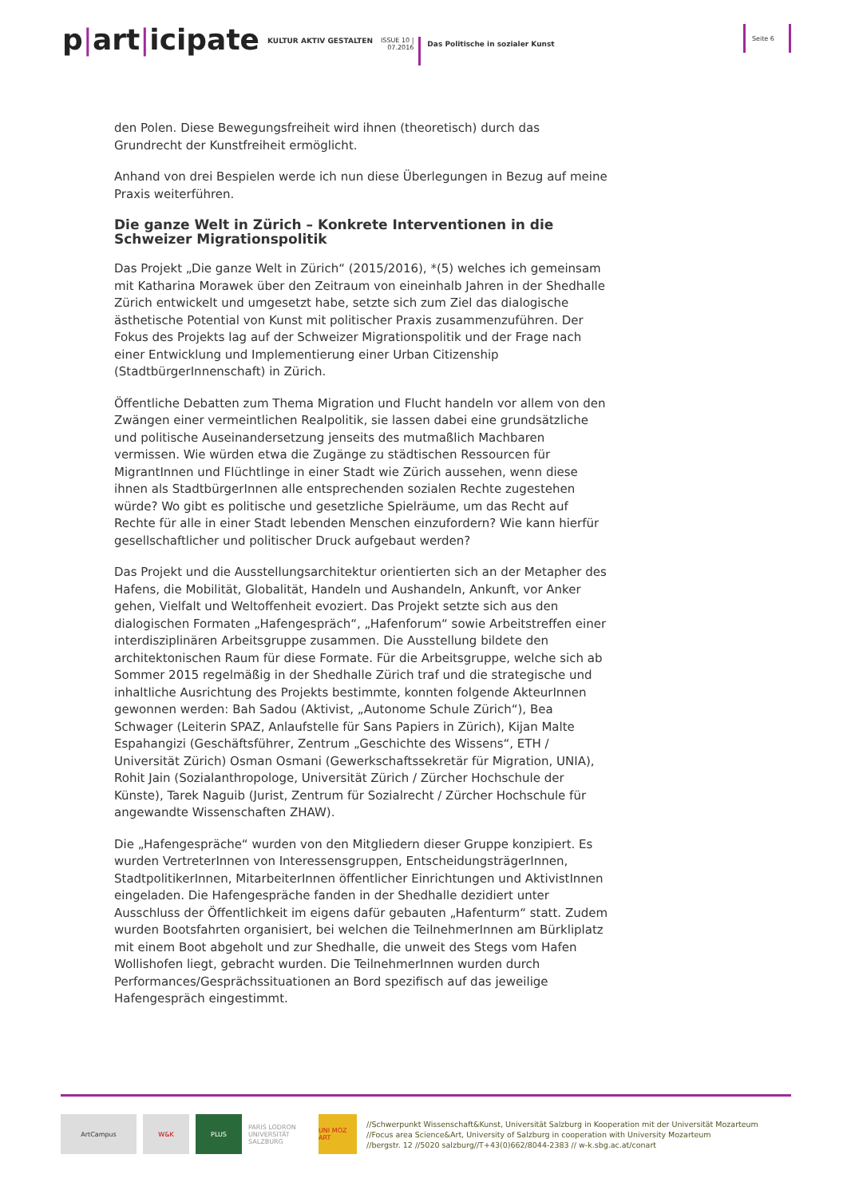p|art|icipate
KULTUR AKTIV GESTALTEN
ISSUE 10 |
07.2016
Das Politische in sozialer Kunst
Seite 6
den Polen. Diese Bewegungsfreiheit wird ihnen (theoretisch) durch das Grundrecht der Kunstfreiheit ermöglicht.
Anhand von drei Bespielen werde ich nun diese Überlegungen in Bezug auf meine Praxis weiterführen.
Die ganze Welt in Zürich – Konkrete Interventionen in die Schweizer Migrationspolitik
Das Projekt „Die ganze Welt in Zürich“ (2015/2016), *(5) welches ich gemeinsam mit Katharina Morawek über den Zeitraum von eineinhalb Jahren in der Shedhalle Zürich entwickelt und umgesetzt habe, setzte sich zum Ziel das dialogische ästhetische Potential von Kunst mit politischer Praxis zusammenzuführen. Der Fokus des Projekts lag auf der Schweizer Migrationspolitik und der Frage nach einer Entwicklung und Implementierung einer Urban Citizenship (StadtbürgerInnenschaft) in Zürich.
Öffentliche Debatten zum Thema Migration und Flucht handeln vor allem von den Zwängen einer vermeintlichen Realpolitik, sie lassen dabei eine grundsätzliche und politische Auseinandersetzung jenseits des mutmaßlich Machbaren vermissen. Wie würden etwa die Zugänge zu städtischen Ressourcen für MigrantInnen und Flüchtlinge in einer Stadt wie Zürich aussehen, wenn diese ihnen als StadtbürgerInnen alle entsprechenden sozialen Rechte zugestehen würde? Wo gibt es politische und gesetzliche Spielräume, um das Recht auf Rechte für alle in einer Stadt lebenden Menschen einzufordern? Wie kann hierfür gesellschaftlicher und politischer Druck aufgebaut werden?
Das Projekt und die Ausstellungsarchitektur orientierten sich an der Metapher des Hafens, die Mobilität, Globalität, Handeln und Aushandeln, Ankunft, vor Anker gehen, Vielfalt und Weltoffenheit evoziert. Das Projekt setzte sich aus den dialogischen Formaten „Hafengespräch“, „Hafenforum“ sowie Arbeitstreffen einer interdisziplinären Arbeitsgruppe zusammen. Die Ausstellung bildete den architektonischen Raum für diese Formate. Für die Arbeitsgruppe, welche sich ab Sommer 2015 regelmäßig in der Shedhalle Zürich traf und die strategische und inhaltliche Ausrichtung des Projekts bestimmte, konnten folgende AkteurInnen gewonnen werden: Bah Sadou (Aktivist, „Autonome Schule Zürich“), Bea Schwager (Leiterin SPAZ, Anlaufstelle für Sans Papiers in Zürich), Kijan Malte Espahangizi (Geschäftsführer, Zentrum „Geschichte des Wissens“, ETH / Universität Zürich) Osman Osmani (Gewerkschaftssekretär für Migration, UNIA), Rohit Jain (Sozialanthropologe, Universität Zürich / Zürcher Hochschule der Künste), Tarek Naguib (Jurist, Zentrum für Sozialrecht / Zürcher Hochschule für angewandte Wissenschaften ZHAW).
Die „Hafengespräche“ wurden von den Mitgliedern dieser Gruppe konzipiert. Es wurden VertreterInnen von Interessensgruppen, EntscheidungsträgerInnen, StadtpolitikerInnen, MitarbeiterInnen öffentlicher Einrichtungen und AktivistInnen eingeladen. Die Hafengespräche fanden in der Shedhalle dezidiert unter Ausschluss der Öffentlichkeit im eigens dafür gebauten „Hafenturm“ statt. Zudem wurden Bootsfahrten organisiert, bei welchen die TeilnehmerInnen am Bürkliplatz mit einem Boot abgeholt und zur Shedhalle, die unweit des Stegs vom Hafen Wollishofen liegt, gebracht wurden. Die TeilnehmerInnen wurden durch Performances/Gesprächssituationen an Bord spezifisch auf das jeweilige Hafengespräch eingestimmt.
ArtCampus W&K PLUS
PARIS LODRON UNIVERSITÄT SALZBURG
UNI MOZ ART
//Schwerpunkt Wissenschaft&Kunst, Universität Salzburg in Kooperation mit der Universität Mozarteum
//Focus area Science&Art, University of Salzburg in cooperation with University Mozarteum
//bergstr. 12 //5020 salzburg//T+43(0)662/8044-2383 // w-k.sbg.ac.at/conart